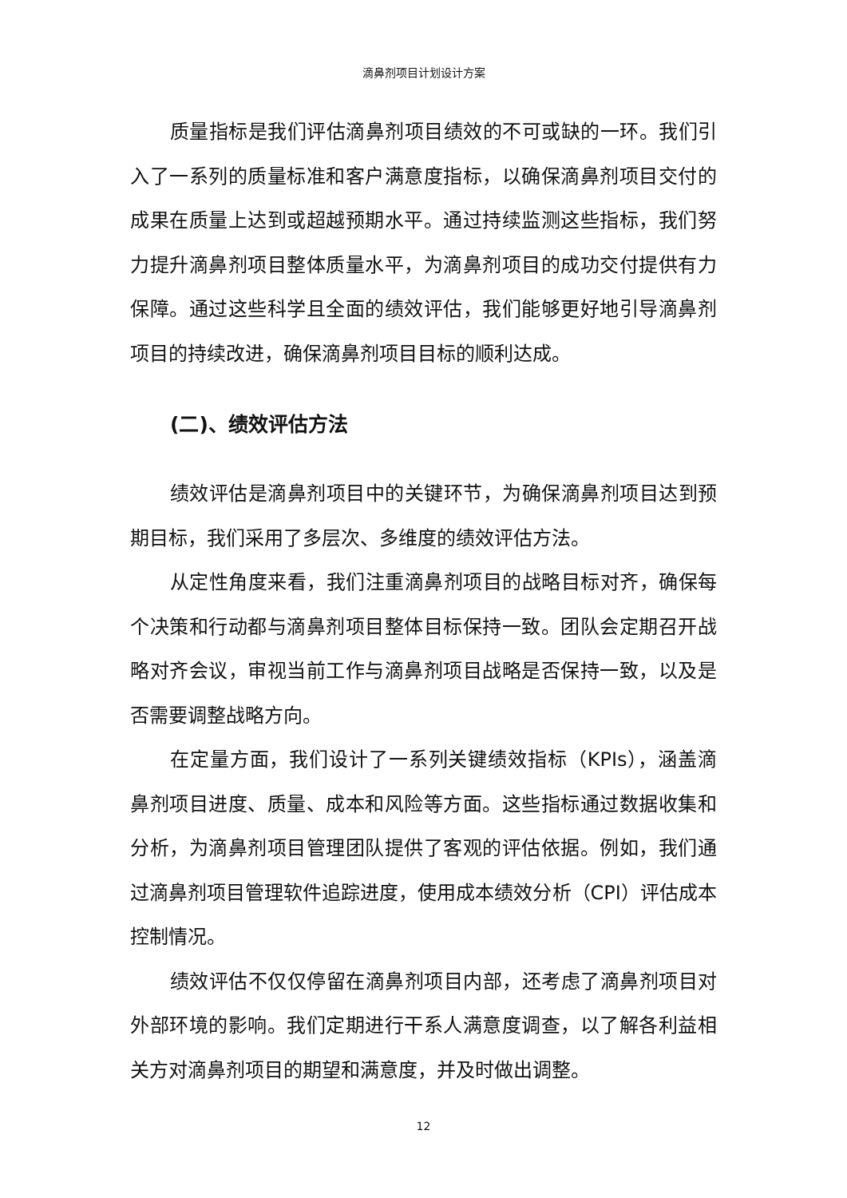滴鼻剂项目计划设计方案
质量指标是我们评估滴鼻剂项目绩效的不可或缺的一环。我们引入了一系列的质量标准和客户满意度指标，以确保滴鼻剂项目交付的成果在质量上达到或超越预期水平。通过持续监测这些指标，我们努力提升滴鼻剂项目整体质量水平，为滴鼻剂项目的成功交付提供有力保障。通过这些科学且全面的绩效评估，我们能够更好地引导滴鼻剂项目的持续改进，确保滴鼻剂项目目标的顺利达成。
(二)、绩效评估方法
绩效评估是滴鼻剂项目中的关键环节，为确保滴鼻剂项目达到预期目标，我们采用了多层次、多维度的绩效评估方法。
从定性角度来看，我们注重滴鼻剂项目的战略目标对齐，确保每个决策和行动都与滴鼻剂项目整体目标保持一致。团队会定期召开战略对齐会议，审视当前工作与滴鼻剂项目战略是否保持一致，以及是否需要调整战略方向。
在定量方面，我们设计了一系列关键绩效指标（KPIs），涵盖滴鼻剂项目进度、质量、成本和风险等方面。这些指标通过数据收集和分析，为滴鼻剂项目管理团队提供了客观的评估依据。例如，我们通过滴鼻剂项目管理软件追踪进度，使用成本绩效分析（CPI）评估成本控制情况。
绩效评估不仅仅停留在滴鼻剂项目内部，还考虑了滴鼻剂项目对外部环境的影响。我们定期进行干系人满意度调查，以了解各利益相关方对滴鼻剂项目的期望和满意度，并及时做出调整。
12